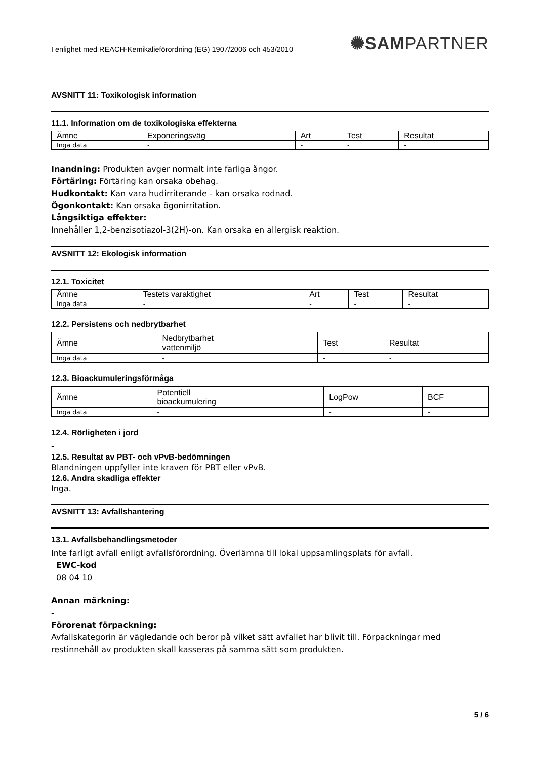I enlighet med REACH-Kemikalieförordning (EG) 1907/2006 och 453/2010
✺SAMPARTNER
AVSNITT 11: Toxikologisk information
11.1. Information om de toxikologiska effekterna
| Ämne | Exponeringsväg | Art | Test | Resultat |
| Inga data | - | - | - | - |
Inandning: Produkten avger normalt inte farliga ångor.
Förtäring: Förtäring kan orsaka obehag.
Hudkontakt: Kan vara hudirriterande - kan orsaka rodnad.
Ögonkontakt: Kan orsaka ögonirritation.
Långsiktiga effekter:
Innehåller 1,2-benzisotiazol-3(2H)-on. Kan orsaka en allergisk reaktion.
AVSNITT 12: Ekologisk information
12.1. Toxicitet
| Ämne | Testets varaktighet | Art | Test | Resultat |
| Inga data | - | - | - | - |
12.2. Persistens och nedbrytbarhet
| Ämne | Nedbrytbarhet vattenmiljö | Test | Resultat |
| Inga data | - | - | - |
12.3. Bioackumuleringsförmåga
| Ämne | Potentiell bioackumulering | LogPow | BCF |
| Inga data | - | - | - |
12.4. Rörligheten i jord
-
12.5. Resultat av PBT- och vPvB-bedömningen
Blandningen uppfyller inte kraven för PBT eller vPvB.
12.6. Andra skadliga effekter
Inga.
AVSNITT 13: Avfallshantering
13.1. Avfallsbehandlingsmetoder
Inte farligt avfall enligt avfallsförordning. Överlämna till lokal uppsamlingsplats för avfall.
EWC-kod
08 04 10
Annan märkning:
-
Förorenat förpackning:
Avfallskategorin är vägledande och beror på vilket sätt avfallet har blivit till. Förpackningar med restinnehåll av produkten skall kasseras på samma sätt som produkten.
5 / 6